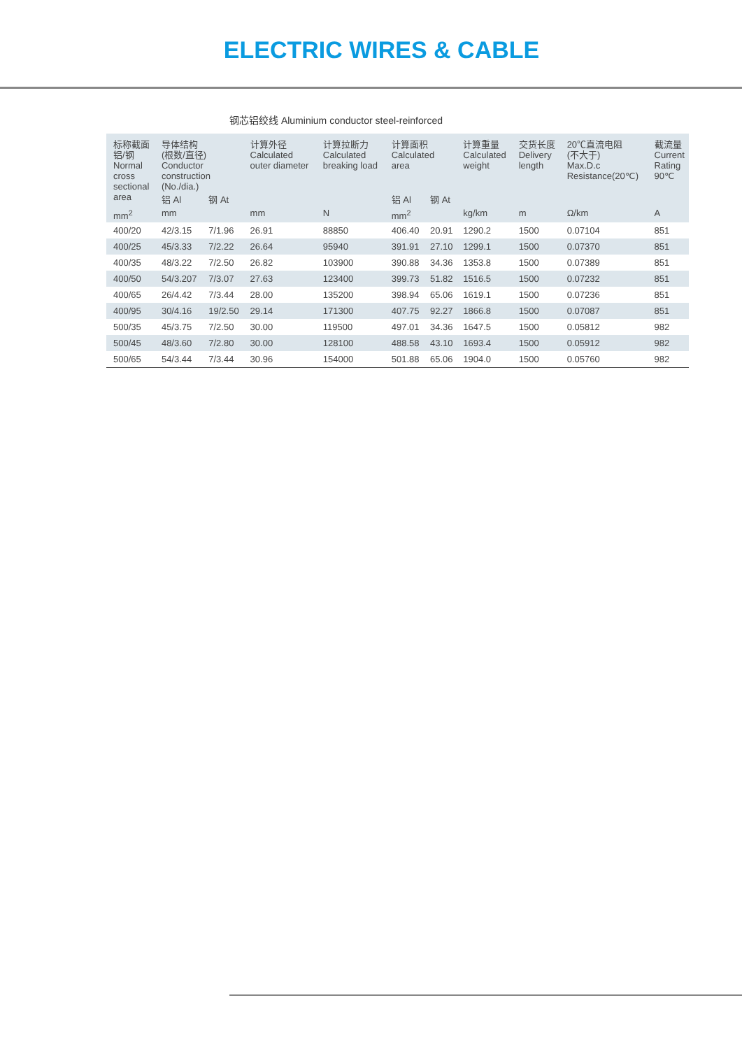ELECTRIC WIRES & CABLE
钢芯铝绞线 Aluminium conductor steel-reinforced
| 标称截面 铝/钢 Normal cross sectional area | 导体结构 (根数/直径) Conductor construction (No./dia.) | | 计算外径 Calculated outer diameter | 计算拉断力 Calculated breaking load | 计算面积 Calculated area | | 计算重量 Calculated weight | 交货长度 Delivery length | 20℃直流电阻 (不大于) Max.D.c Resistance(20℃) | 截流量 Current Rating 90℃ |
| --- | --- | --- | --- | --- | --- | --- | --- | --- | --- | --- |
| | 铝 Al | 钢 At | | | 铝 Al | 钢 At | | | | |
| mm<sup>2</sup> | mm | | mm | N | mm<sup>2</sup> | | kg/km | m | Ω/km | A |
| 400/20 | 42/3.15 | 7/1.96 | 26.91 | 88850 | 406.40 | 20.91 | 1290.2 | 1500 | 0.07104 | 851 |
| 400/25 | 45/3.33 | 7/2.22 | 26.64 | 95940 | 391.91 | 27.10 | 1299.1 | 1500 | 0.07370 | 851 |
| 400/35 | 48/3.22 | 7/2.50 | 26.82 | 103900 | 390.88 | 34.36 | 1353.8 | 1500 | 0.07389 | 851 |
| 400/50 | 54/3.207 | 7/3.07 | 27.63 | 123400 | 399.73 | 51.82 | 1516.5 | 1500 | 0.07232 | 851 |
| 400/65 | 26/4.42 | 7/3.44 | 28.00 | 135200 | 398.94 | 65.06 | 1619.1 | 1500 | 0.07236 | 851 |
| 400/95 | 30/4.16 | 19/2.50 | 29.14 | 171300 | 407.75 | 92.27 | 1866.8 | 1500 | 0.07087 | 851 |
| 500/35 | 45/3.75 | 7/2.50 | 30.00 | 119500 | 497.01 | 34.36 | 1647.5 | 1500 | 0.05812 | 982 |
| 500/45 | 48/3.60 | 7/2.80 | 30.00 | 128100 | 488.58 | 43.10 | 1693.4 | 1500 | 0.05912 | 982 |
| 500/65 | 54/3.44 | 7/3.44 | 30.96 | 154000 | 501.88 | 65.06 | 1904.0 | 1500 | 0.05760 | 982 |